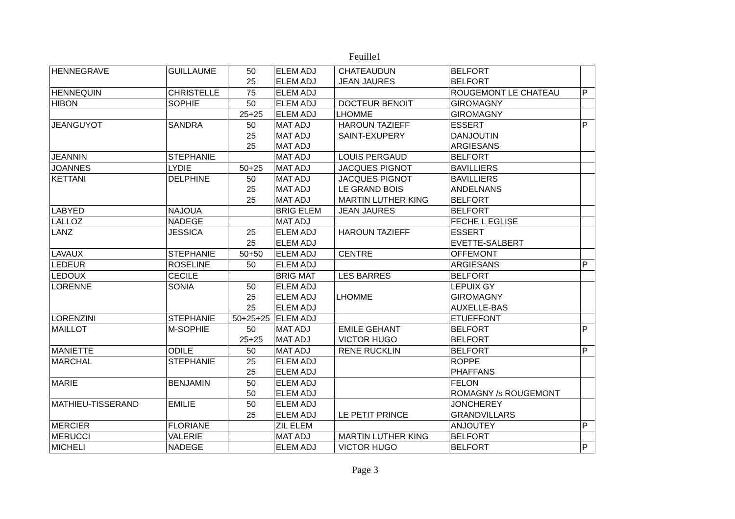Feuille1
| HENNEGRAVE | GUILLAUME | 50 25 | ELEM ADJ ELEM ADJ | CHATEAUDUN JEAN JAURES | BELFORT BELFORT | |
| HENNEQUIN | CHRISTELLE | 75 | ELEM ADJ | | ROUGEMONT LE CHATEAU | P |
| HIBON | SOPHIE | 50 | ELEM ADJ | DOCTEUR BENOIT | GIROMAGNY | |
| | | 25+25 | ELEM ADJ | LHOMME | GIROMAGNY | |
| JEANGUYOT | SANDRA | 50 25 25 | MAT ADJ MAT ADJ MAT ADJ | HAROUN TAZIEFF SAINT-EXUPERY | ESSERT DANJOUTIN ARGIESANS | P |
| JEANNIN | STEPHANIE | | MAT ADJ | LOUIS PERGAUD | BELFORT | |
| JOANNES | LYDIE | 50+25 | MAT ADJ | JACQUES PIGNOT | BAVILLIERS | |
| KETTANI | DELPHINE | 50 25 25 | MAT ADJ MAT ADJ MAT ADJ | JACQUES PIGNOT LE GRAND BOIS MARTIN LUTHER KING | BAVILLIERS ANDELNANS BELFORT | |
| LABYED | NAJOUA | | BRIG ELEM | JEAN JAURES | BELFORT | |
| LALLOZ | NADEGE | | MAT ADJ | | FECHE L EGLISE | |
| LANZ | JESSICA | 25 25 | ELEM ADJ ELEM ADJ | HAROUN TAZIEFF | ESSERT EVETTE-SALBERT | |
| LAVAUX | STEPHANIE | 50+50 | ELEM ADJ | CENTRE | OFFEMONT | |
| LEDEUR | ROSELINE | 50 | ELEM ADJ | | ARGIESANS | P |
| LEDOUX | CECILE | | BRIG MAT | LES BARRES | BELFORT | |
| LORENNE | SONIA | 50 25 25 | ELEM ADJ ELEM ADJ ELEM ADJ | LHOMME | LEPUIX GY GIROMAGNY AUXELLE-BAS | |
| LORENZINI | STEPHANIE | 50+25+25 | ELEM ADJ | | ETUEFFONT | |
| MAILLOT | M-SOPHIE | 50 25+25 | MAT ADJ MAT ADJ | EMILE GEHANT VICTOR HUGO | BELFORT BELFORT | P |
| MANIETTE | ODILE | 50 | MAT ADJ | RENE RUCKLIN | BELFORT | P |
| MARCHAL | STEPHANIE | 25 25 | ELEM ADJ ELEM ADJ | | ROPPE PHAFFANS | |
| MARIE | BENJAMIN | 50 50 | ELEM ADJ ELEM ADJ | | FELON ROMAGNY /s ROUGEMONT | |
| MATHIEU-TISSERAND | EMILIE | 50 25 | ELEM ADJ ELEM ADJ | LE PETIT PRINCE | JONCHEREY GRANDVILLARS | |
| MERCIER | FLORIANE | | ZIL ELEM | | ANJOUTEY | P |
| MERUCCI | VALERIE | | MAT ADJ | MARTIN LUTHER KING | BELFORT | |
| MICHELI | NADEGE | | ELEM ADJ | VICTOR HUGO | BELFORT | P |
Page 3